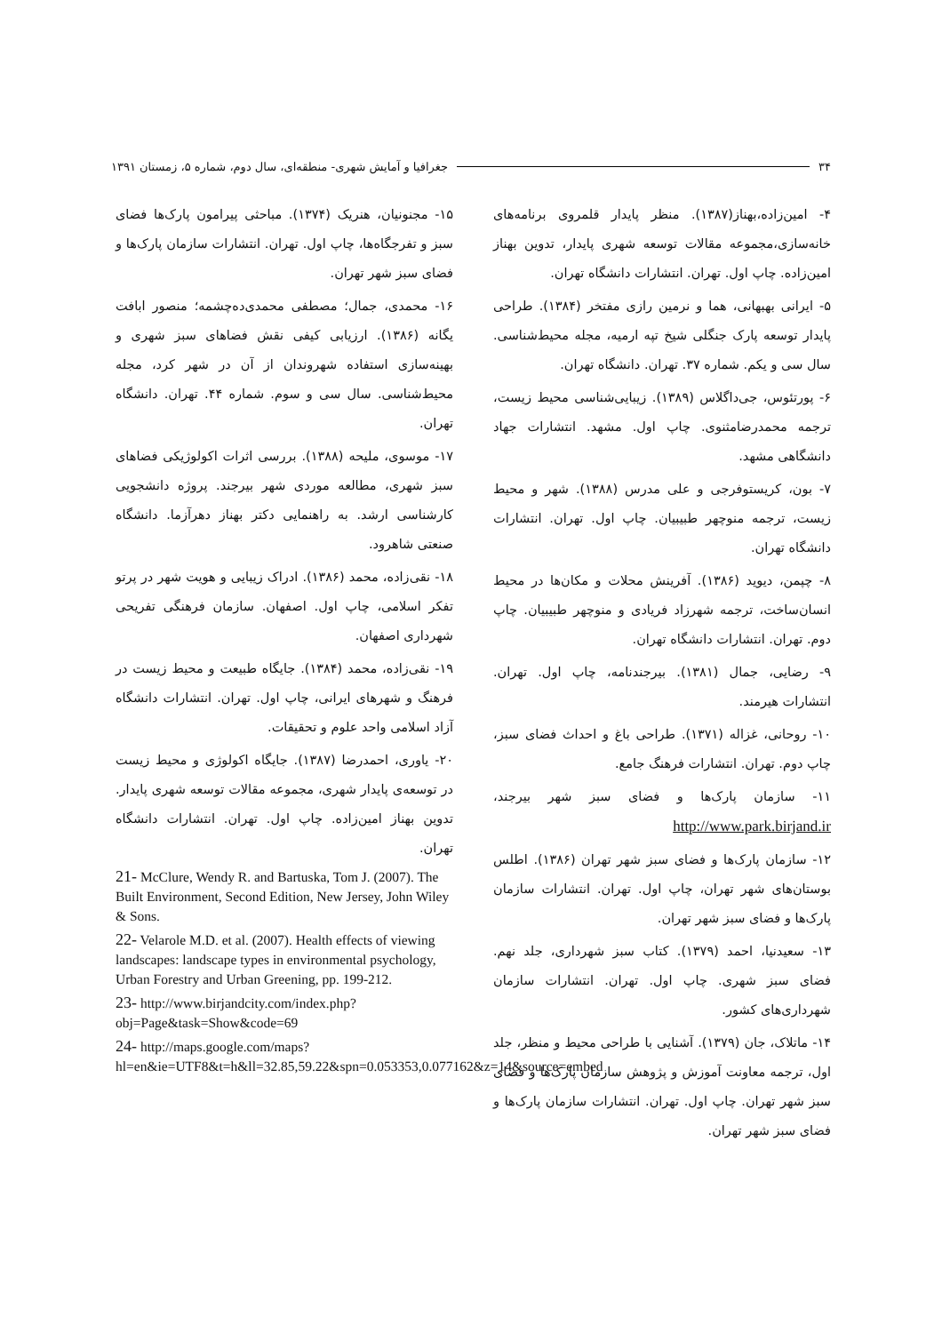۳۴ جغرافیا و آمایش شهری- منطقه‌ای، سال دوم، شماره ۵، زمستان ۱۳۹۱
۴- امین‌زاده،بهناز(۱۳۸۷). منظر پایدار قلمروی برنامه‌های خانه‌سازی،مجموعه مقالات توسعه شهری پایدار، تدوین بهناز امین‌زاده. چاپ اول. تهران. انتشارات دانشگاه تهران.
۵- ایرانی بهبهانی، هما و نرمین رازی مفتخر (۱۳۸۴). طراحی پایدار توسعه پارک جنگلی شیخ تپه ارمیه، مجله محیط‌شناسی. سال سی و یکم. شماره ۳۷. تهران. دانشگاه تهران.
۶- پورتئوس، جی‌داگلاس (۱۳۸۹). زیبایی‌شناسی محیط زیست، ترجمه محمدرضامثنوی. چاپ اول. مشهد. انتشارات جهاد دانشگاهی مشهد.
۷- بون، کریستوفرجی و علی مدرس (۱۳۸۸). شهر و محیط زیست، ترجمه منوچهر طبیبیان. چاپ اول. تهران. انتشارات دانشگاه تهران.
۸- چپمن، دیوید (۱۳۸۶). آفرینش محلات و مکان‌ها در محیط انسان‌ساخت، ترجمه شهرزاد فریادی و منوچهر طبیبیان. چاپ دوم. تهران. انتشارات دانشگاه تهران.
۹- رضایی، جمال (۱۳۸۱). بیرجندنامه، چاپ اول. تهران. انتشارات هیرمند.
۱۰- روحانی، غزاله (۱۳۷۱). طراحی باغ و احداث فضای سبز، چاپ دوم. تهران. انتشارات فرهنگ جامع.
۱۱- سازمان پارک‌ها و فضای سبز شهر بیرجند، http://www.park.birjand.ir
۱۲- سازمان پارک‌ها و فضای سبز شهر تهران (۱۳۸۶). اطلس بوستان‌های شهر تهران، چاپ اول. تهران. انتشارات سازمان پارک‌ها و فضای سبز شهر تهران.
۱۳- سعیدنیا، احمد (۱۳۷۹). کتاب سبز شهرداری، جلد نهم. فضای سبز شهری. چاپ اول. تهران. انتشارات سازمان شهرداری‌های کشور.
۱۴- ماتلاک، جان (۱۳۷۹). آشنایی با طراحی محیط و منظر، جلد اول، ترجمه معاونت آموزش و پژوهش سازمان پارک‌ها و فضای سبز شهر تهران. چاپ اول. تهران. انتشارات سازمان پارک‌ها و فضای سبز شهر تهران.
۱۵- مجنونیان، هنریک (۱۳۷۴). مباحثی پیرامون پارک‌ها فضای سبز و تفرجگاه‌ها، چاپ اول. تهران. انتشارات سازمان پارک‌ها و فضای سبز شهر تهران.
۱۶- محمدی، جمال؛ مصطفی محمدی‌ده‌چشمه؛ منصور ابافت یگانه (۱۳۸۶). ارزیابی کیفی نقش فضاهای سبز شهری و بهینه‌سازی استفاده شهروندان از آن در شهر کرد، مجله محیط‌شناسی. سال سی و سوم. شماره ۴۴. تهران. دانشگاه تهران.
۱۷- موسوی، ملیحه (۱۳۸۸). بررسی اثرات اکولوژیکی فضاهای سبز شهری، مطالعه موردی شهر بیرجند. پروژه دانشجویی کارشناسی ارشد. به راهنمایی دکتر بهناز دهرآزما. دانشگاه صنعتی شاهرود.
۱۸- نقی‌زاده، محمد (۱۳۸۶). ادراک زیبایی و هویت شهر در پرتو تفکر اسلامی، چاپ اول. اصفهان. سازمان فرهنگی تفریحی شهرداری اصفهان.
۱۹- نقی‌زاده، محمد (۱۳۸۴). جایگاه طبیعت و محیط زیست در فرهنگ و شهرهای ایرانی، چاپ اول. تهران. انتشارات دانشگاه آزاد اسلامی واحد علوم و تحقیقات.
۲۰- یاوری، احمدرضا (۱۳۸۷). جایگاه اکولوژی و محیط زیست در توسعه‌ی پایدار شهری، مجموعه مقالات توسعه شهری پایدار. تدوین بهناز امین‌زاده. چاپ اول. تهران. انتشارات دانشگاه تهران.
21- McClure, Wendy R. and Bartuska, Tom J. (2007). The Built Environment, Second Edition, New Jersey, John Wiley & Sons.
22- Velarole M.D. et al. (2007). Health effects of viewing landscapes: landscape types in environmental psychology, Urban Forestry and Urban Greening, pp. 199-212.
23- http://www.birjandcity.com/index.php?obj=Page&task=Show&code=69
24- http://maps.google.com/maps?hl=en&ie=UTF8&t=h&ll=32.85,59.22&spn=0.053353,0.077162&z=14&source=embed